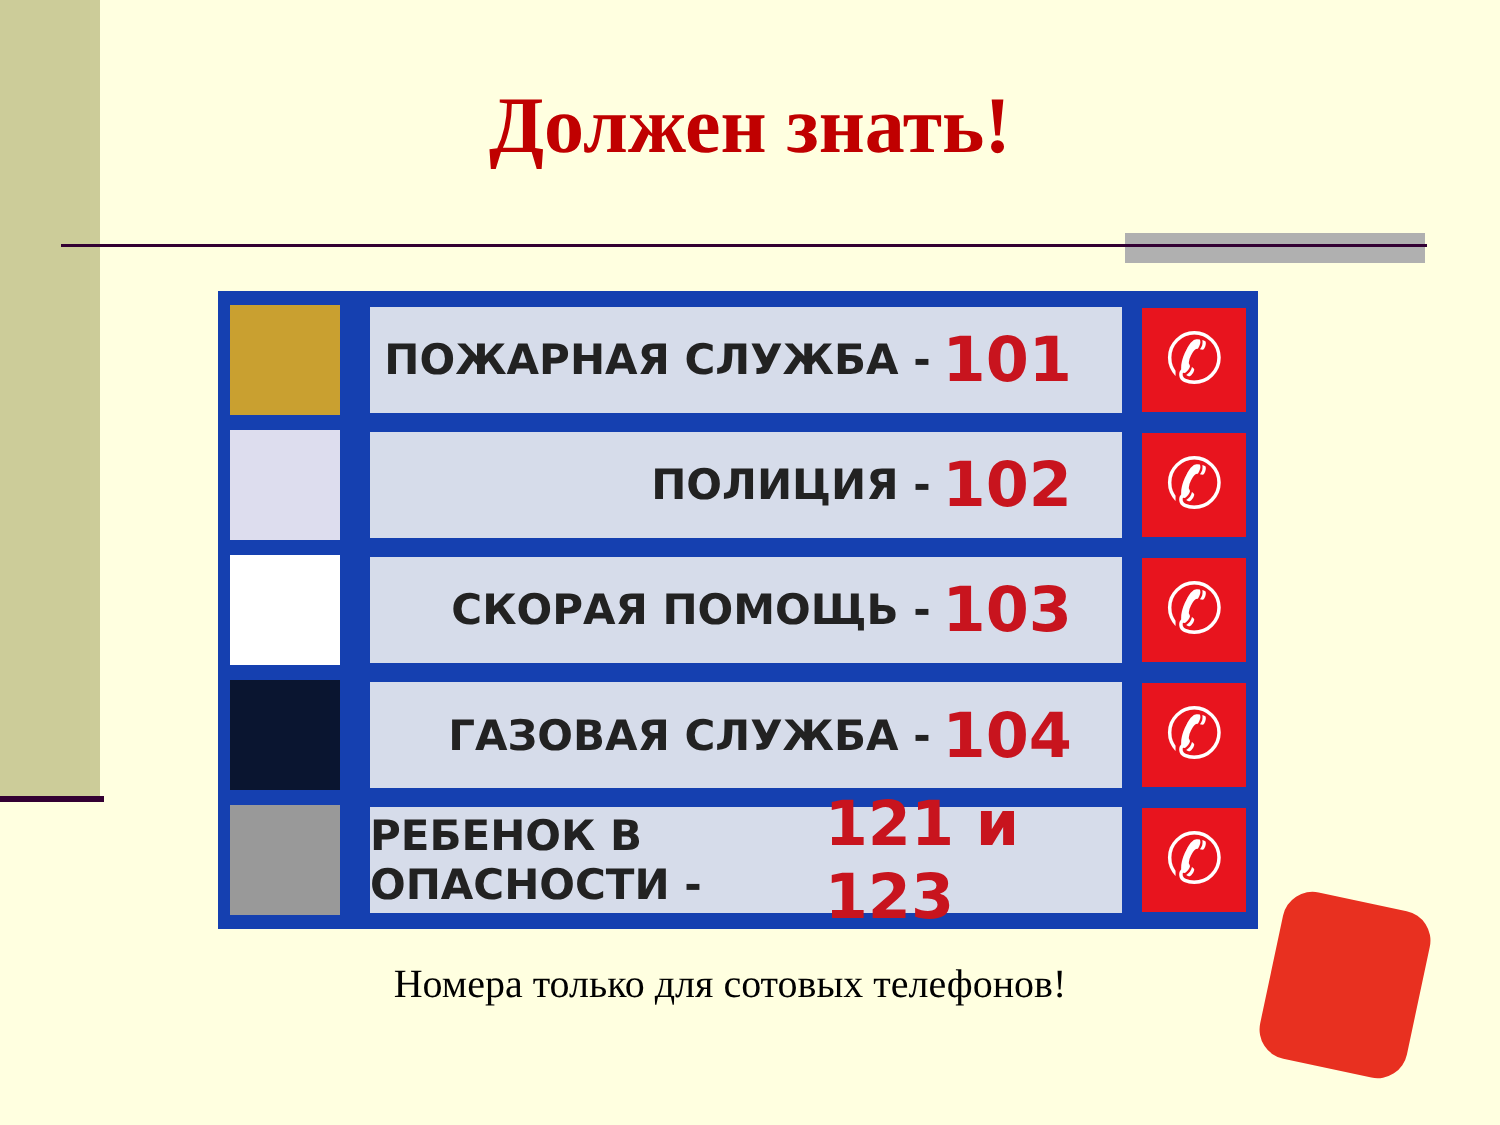Должен знать!
ПОЖАРНАЯ СЛУЖБА - 101
✆
ПОЛИЦИЯ - 102
✆
СКОРАЯ ПОМОЩЬ - 103
✆
ГАЗОВАЯ СЛУЖБА - 104
✆
РЕБЕНОК В ОПАСНОСТИ - 121 и 123
✆
Номера только для сотовых телефонов!